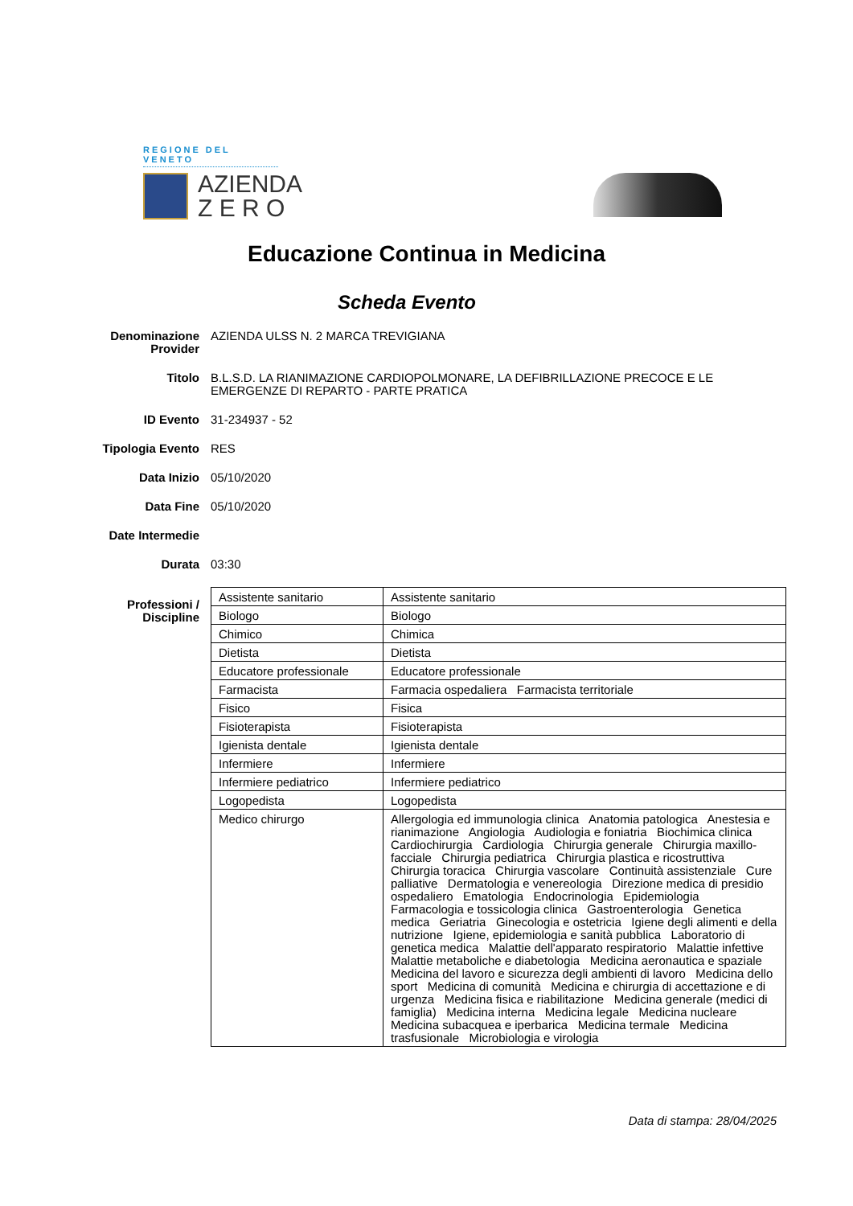REGIONE DEL VENETO
AZIENDA
Z E R O
Educazione Continua in Medicina
Scheda Evento
Denominazione Provider
AZIENDA ULSS N. 2 MARCA TREVIGIANA
Titolo B.L.S.D. LA RIANIMAZIONE CARDIOPOLMONARE, LA DEFIBRILLAZIONE PRECOCE E LE EMERGENZE DI REPARTO - PARTE PRATICA
ID Evento 31-234937 - 52
Tipologia Evento RES
Data Inizio 05/10/2020
Data Fine 05/10/2020
Date Intermedie
Durata 03:30
Professioni / Discipline
| Assistente sanitario | Assistente sanitario |
| Biologo | Biologo |
| Chimico | Chimica |
| Dietista | Dietista |
| Educatore professionale | Educatore professionale |
| Farmacista | Farmacia ospedaliera Farmacista territoriale |
| Fisico | Fisica |
| Fisioterapista | Fisioterapista |
| Igienista dentale | Igienista dentale |
| Infermiere | Infermiere |
| Infermiere pediatrico | Infermiere pediatrico |
| Logopedista | Logopedista |
| Medico chirurgo | Allergologia ed immunologia clinica Anatomia patologica Anestesia e rianimazione Angiologia Audiologia e foniatria Biochimica clinica Cardiochirurgia Cardiologia Chirurgia generale Chirurgia maxillo-facciale Chirurgia pediatrica Chirurgia plastica e ricostruttiva Chirurgia toracica Chirurgia vascolare Continuità assistenziale Cure palliative Dermatologia e venereologia Direzione medica di presidio ospedaliero Ematologia Endocrinologia Epidemiologia Farmacologia e tossicologia clinica Gastroenterologia Genetica medica Geriatria Ginecologia e ostetricia Igiene degli alimenti e della nutrizione Igiene, epidemiologia e sanità pubblica Laboratorio di genetica medica Malattie dell'apparato respiratorio Malattie infettive Malattie metaboliche e diabetologia Medicina aeronautica e spaziale Medicina del lavoro e sicurezza degli ambienti di lavoro Medicina dello sport Medicina di comunità Medicina e chirurgia di accettazione e di urgenza Medicina fisica e riabilitazione Medicina generale (medici di famiglia) Medicina interna Medicina legale Medicina nucleare Medicina subacquea e iperbarica Medicina termale Medicina trasfusionale Microbiologia e virologia |
Data di stampa: 28/04/2025